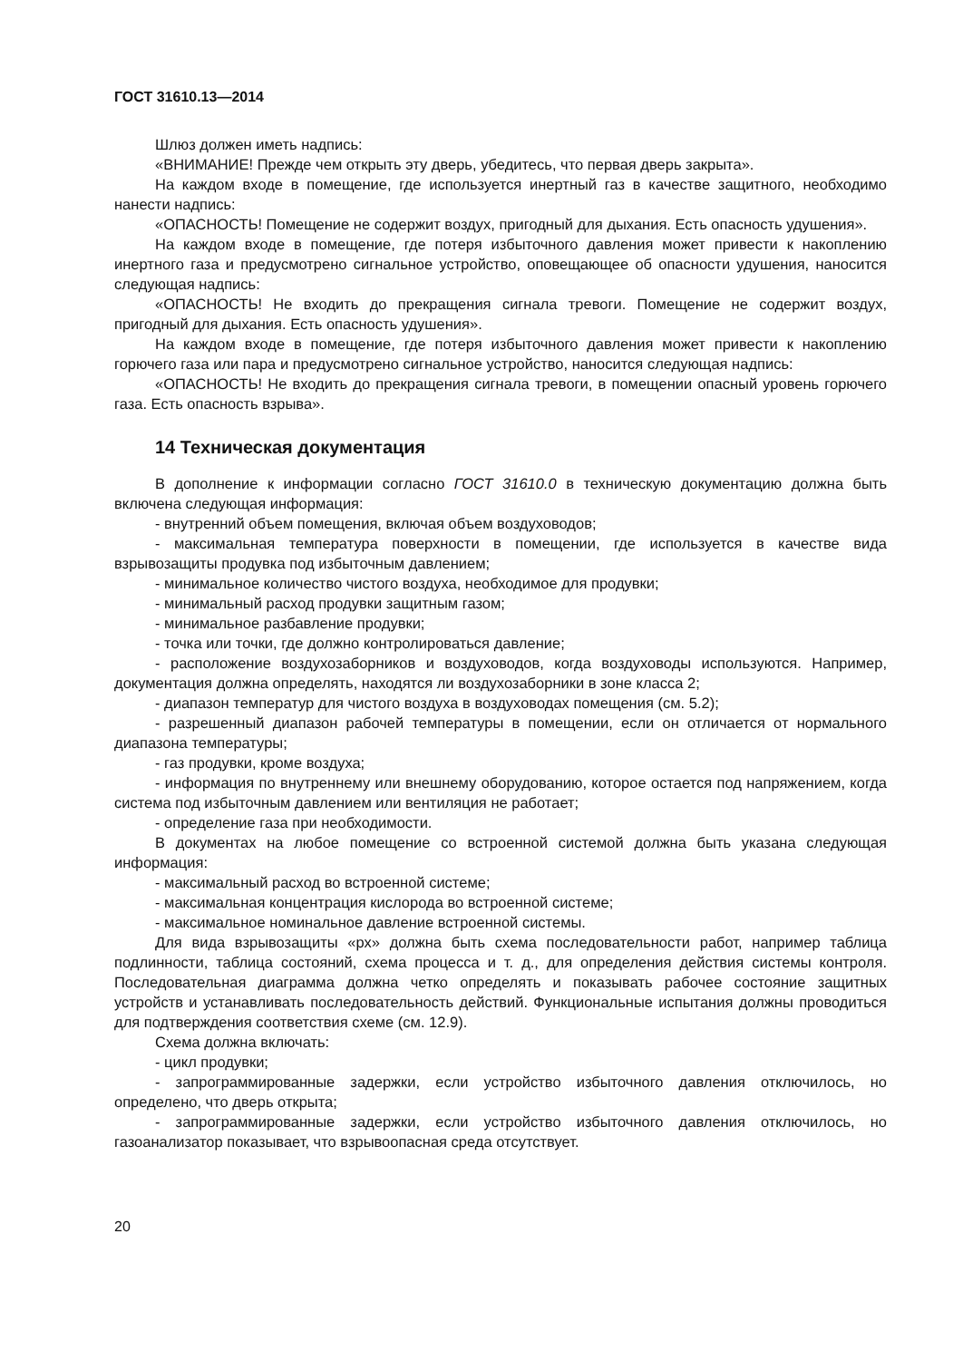ГОСТ 31610.13—2014
Шлюз должен иметь надпись:
«ВНИМАНИЕ! Прежде чем открыть эту дверь, убедитесь, что первая дверь закрыта».
На каждом входе в помещение, где используется инертный газ в качестве защитного, необходимо нанести надпись:
«ОПАСНОСТЬ! Помещение не содержит воздух, пригодный для дыхания. Есть опасность удушения».
На каждом входе в помещение, где потеря избыточного давления может привести к накоплению инертного газа и предусмотрено сигнальное устройство, оповещающее об опасности удушения, наносится следующая надпись:
«ОПАСНОСТЬ! Не входить до прекращения сигнала тревоги. Помещение не содержит воздух, пригодный для дыхания. Есть опасность удушения».
На каждом входе в помещение, где потеря избыточного давления может привести к накоплению горючего газа или пара и предусмотрено сигнальное устройство, наносится следующая надпись:
«ОПАСНОСТЬ! Не входить до прекращения сигнала тревоги, в помещении опасный уровень горючего газа. Есть опасность взрыва».
14 Техническая документация
В дополнение к информации согласно ГОСТ 31610.0 в техническую документацию должна быть включена следующая информация:
- внутренний объем помещения, включая объем воздуховодов;
- максимальная температура поверхности в помещении, где используется в качестве вида взрывозащиты продувка под избыточным давлением;
- минимальное количество чистого воздуха, необходимое для продувки;
- минимальный расход продувки защитным газом;
- минимальное разбавление продувки;
- точка или точки, где должно контролироваться давление;
- расположение воздухозаборников и воздуховодов, когда воздуховоды используются. Например, документация должна определять, находятся ли воздухозаборники в зоне класса 2;
- диапазон температур для чистого воздуха в воздуховодах помещения (см. 5.2);
- разрешенный диапазон рабочей температуры в помещении, если он отличается от нормального диапазона температуры;
- газ продувки, кроме воздуха;
- информация по внутреннему или внешнему оборудованию, которое остается под напряжением, когда система под избыточным давлением или вентиляция не работает;
- определение газа при необходимости.
В документах на любое помещение со встроенной системой должна быть указана следующая информация:
- максимальный расход во встроенной системе;
- максимальная концентрация кислорода во встроенной системе;
- максимальное номинальное давление встроенной системы.
Для вида взрывозащиты «px» должна быть схема последовательности работ, например таблица подлинности, таблица состояний, схема процесса и т. д., для определения действия системы контроля. Последовательная диаграмма должна четко определять и показывать рабочее состояние защитных устройств и устанавливать последовательность действий. Функциональные испытания должны проводиться для подтверждения соответствия схеме (см. 12.9).
Схема должна включать:
- цикл продувки;
- запрограммированные задержки, если устройство избыточного давления отключилось, но определено, что дверь открыта;
- запрограммированные задержки, если устройство избыточного давления отключилось, но газоанализатор показывает, что взрывоопасная среда отсутствует.
20